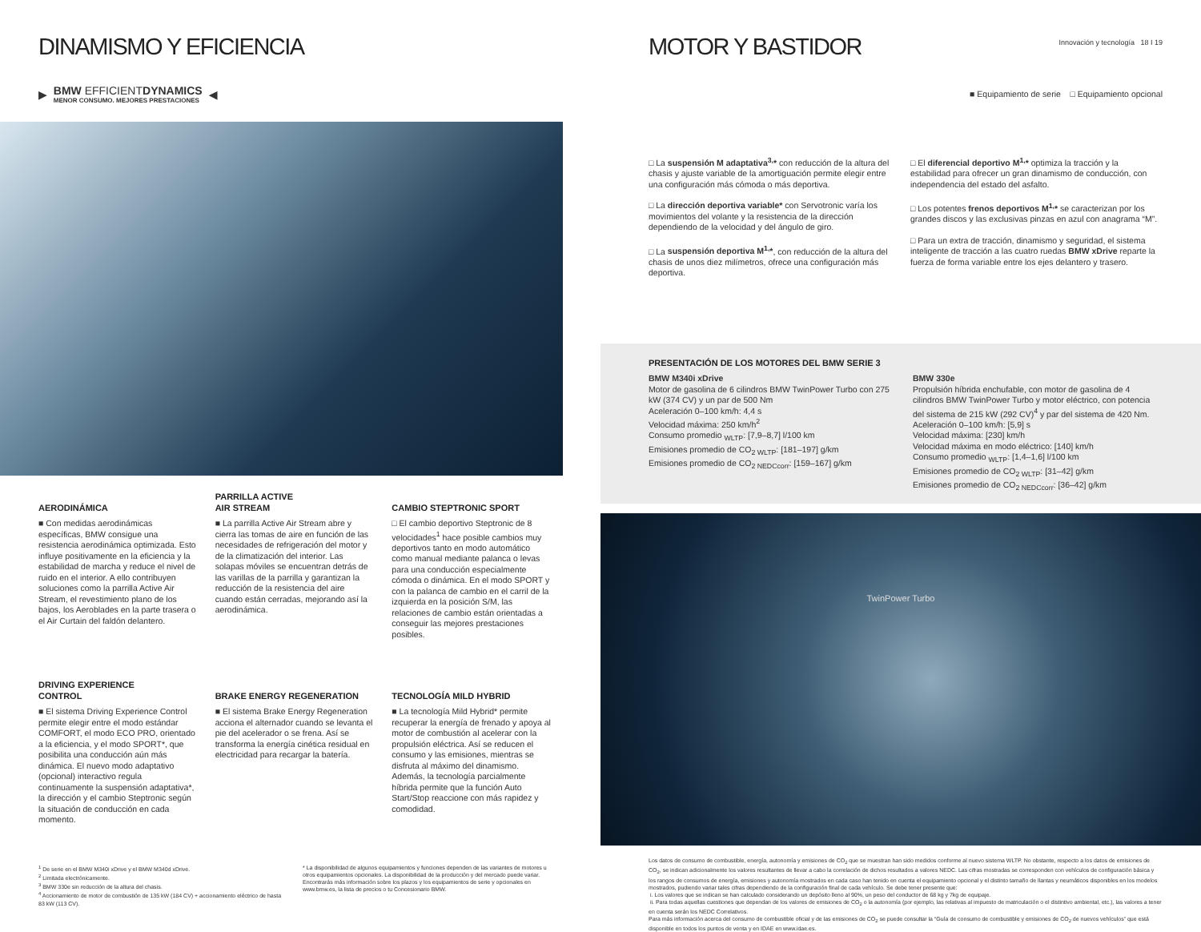DINAMISMO Y EFICIENCIA
▶
BMW EFFICIENTDYNAMICS
MENOR CONSUMO. MEJORES PRESTACIONES
◀
AERODINÁMICA
■ Con medidas aerodinámicas específicas, BMW consigue una resistencia aerodinámica optimizada. Esto influye positivamente en la eficiencia y la estabilidad de marcha y reduce el nivel de ruido en el interior. A ello contribuyen soluciones como la parrilla Active Air Stream, el revestimiento plano de los bajos, los Aeroblades en la parte trasera o el Air Curtain del faldón delantero.
PARRILLA ACTIVE
AIR STREAM
■ La parrilla Active Air Stream abre y cierra las tomas de aire en función de las necesidades de refrigeración del motor y de la climatización del interior. Las solapas móviles se encuentran detrás de las varillas de la parrilla y garantizan la reducción de la resistencia del aire cuando están cerradas, mejorando así la aerodinámica.
CAMBIO STEPTRONIC SPORT
□ El cambio deportivo Steptronic de 8 velocidades<sup>1</sup> hace posible cambios muy deportivos tanto en modo automático como manual mediante palanca o levas para una conducción especialmente cómoda o dinámica. En el modo SPORT y con la palanca de cambio en el carril de la izquierda en la posición S/M, las relaciones de cambio están orientadas a conseguir las mejores prestaciones posibles.
DRIVING EXPERIENCE
CONTROL
■ El sistema Driving Experience Control permite elegir entre el modo estándar COMFORT, el modo ECO PRO, orientado a la eficiencia, y el modo SPORT*, que posibilita una conducción aún más dinámica. El nuevo modo adaptativo (opcional) interactivo regula continuamente la suspensión adaptativa*, la dirección y el cambio Steptronic según la situación de conducción en cada momento.
BRAKE ENERGY REGENERATION
■ El sistema Brake Energy Regeneration acciona el alternador cuando se levanta el pie del acelerador o se frena. Así se transforma la energía cinética residual en electricidad para recargar la batería.
TECNOLOGÍA MILD HYBRID
■ La tecnología Mild Hybrid* permite recuperar la energía de frenado y apoya al motor de combustión al acelerar con la propulsión eléctrica. Así se reducen el consumo y las emisiones, mientras se disfruta al máximo del dinamismo. Además, la tecnología parcialmente híbrida permite que la función Auto Start/Stop reaccione con más rapidez y comodidad.
<sup>1</sup> De serie en el BMW M340i xDrive y el BMW M340d xDrive.
<sup>2</sup> Limitada electrónicamente.
<sup>3</sup> BMW 330e sin reducción de la altura del chasis.
<sup>4</sup> Accionamiento de motor de combustión de 135 kW (184 CV) + accionamiento eléctrico de hasta 83 kW (113 CV).
* La disponibilidad de algunos equipamientos y funciones dependen de las variantes de motores u otros equipamientos opcionales. La disponibilidad de la producción y del mercado puede variar. Encontrarás más información sobre los plazos y los equipamientos de serie y opcionales en www.bmw.es, la lista de precios o tu Concesionario BMW.
MOTOR Y BASTIDOR
Innovación y tecnología 18 I 19
■ Equipamiento de serie □ Equipamiento opcional
□ La suspensión M adaptativa<sup>3,</sup>* con reducción de la altura del chasis y ajuste variable de la amortiguación permite elegir entre una configuración más cómoda o más deportiva.
□ La dirección deportiva variable* con Servotronic varía los movimientos del volante y la resistencia de la dirección dependiendo de la velocidad y del ángulo de giro.
□ La suspensión deportiva M<sup>1,</sup>*, con reducción de la altura del chasis de unos diez milímetros, ofrece una configuración más deportiva.
□ El diferencial deportivo M<sup>1,</sup>* optimiza la tracción y la estabilidad para ofrecer un gran dinamismo de conducción, con independencia del estado del asfalto.
□ Los potentes frenos deportivos M<sup>1,</sup>* se caracterizan por los grandes discos y las exclusivas pinzas en azul con anagrama “M”.
□ Para un extra de tracción, dinamismo y seguridad, el sistema inteligente de tracción a las cuatro ruedas BMW xDrive reparte la fuerza de forma variable entre los ejes delantero y trasero.
PRESENTACIÓN DE LOS MOTORES DEL BMW SERIE 3
BMW M340i xDrive
Motor de gasolina de 6 cilindros BMW TwinPower Turbo con 275 kW (374 CV) y un par de 500 Nm
Aceleración 0–100 km/h: 4,4 s
Velocidad máxima: 250 km/h<sup>2</sup>
Consumo promedio <sub>WLTP</sub>: [7,9–8,7] l/100 km
Emisiones promedio de CO<sub>2 WLTP</sub>: [181–197] g/km
Emisiones promedio de CO<sub>2 NEDCcorr</sub>: [159–167] g/km
BMW 330e
Propulsión híbrida enchufable, con motor de gasolina de 4 cilindros BMW TwinPower Turbo y motor eléctrico, con potencia del sistema de 215 kW (292 CV)<sup>4</sup> y par del sistema de 420 Nm.
Aceleración 0–100 km/h: [5,9] s
Velocidad máxima: [230] km/h
Velocidad máxima en modo eléctrico: [140] km/h
Consumo promedio <sub>WLTP</sub>: [1,4–1,6] l/100 km
Emisiones promedio de CO<sub>2 WLTP</sub>: [31–42] g/km
Emisiones promedio de CO<sub>2 NEDCcorr</sub>: [36–42] g/km
TwinPower Turbo
Los datos de consumo de combustible, energía, autonomía y emisiones de CO<sub>2</sub> que se muestran han sido medidos conforme al nuevo sistema WLTP. No obstante, respecto a los datos de emisiones de CO<sub>2</sub>, se indican adicionalmente los valores resultantes de llevar a cabo la correlación de dichos resultados a valores NEDC. Las cifras mostradas se corresponden con vehículos de configuración básica y los rangos de consumos de energía, emisiones y autonomía mostrados en cada caso han tenido en cuenta el equipamiento opcional y el distinto tamaño de llantas y neumáticos disponibles en los modelos mostrados, pudiendo variar tales cifras dependiendo de la configuración final de cada vehículo. Se debe tener presente que:
i. Los valores que se indican se han calculado considerando un depósito lleno al 90%, un peso del conductor de 68 kg y 7kg de equipaje.
ii. Para todas aquellas cuestiones que dependan de los valores de emisiones de CO<sub>2</sub> o la autonomía (por ejemplo, las relativas al impuesto de matriculación o el distintivo ambiental, etc.), las valores a tener en cuenta serán los NEDC Correlativos.
Para más información acerca del consumo de combustible oficial y de las emisiones de CO<sub>2</sub> se puede consultar la “Guía de consumo de combustible y emisiones de CO<sub>2</sub> de nuevos vehículos” que está disponible en todos los puntos de venta y en IDAE en www.idae.es.